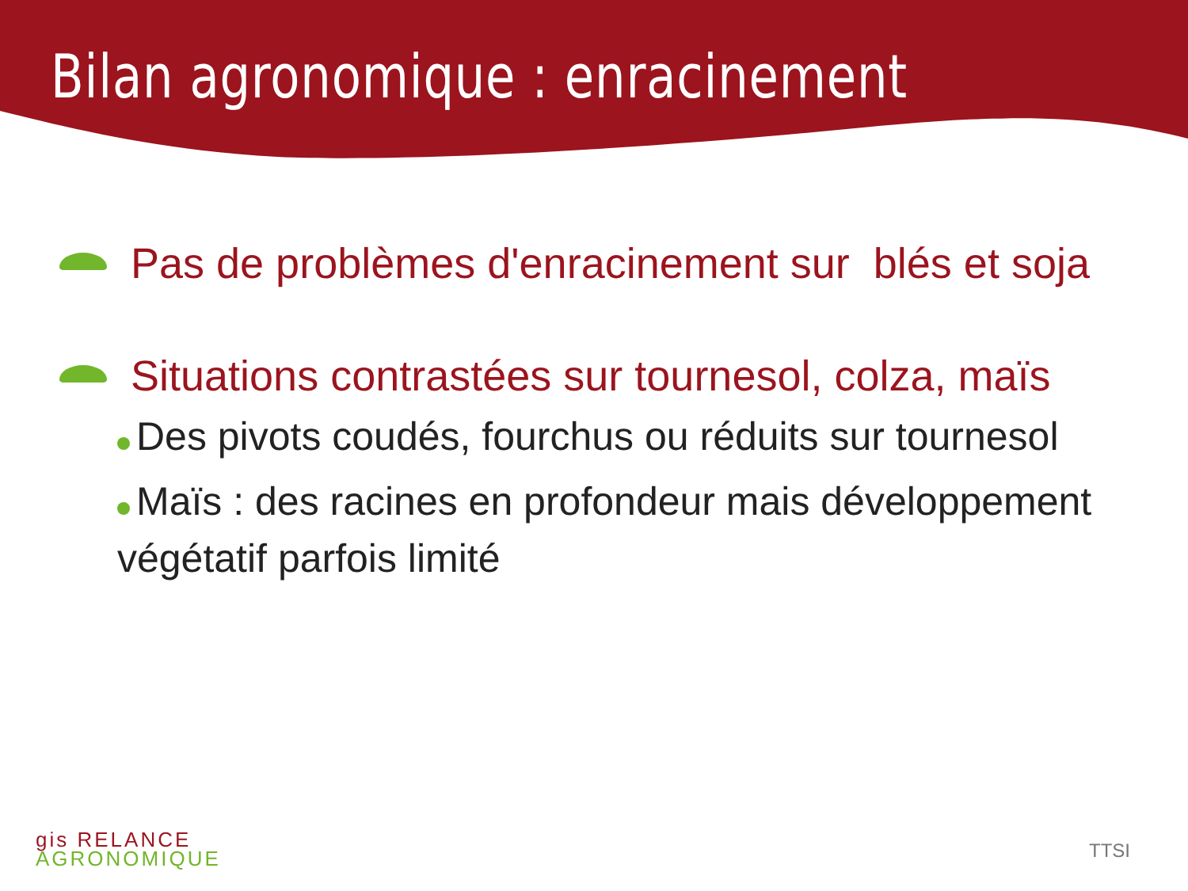Bilan agronomique : enracinement
Pas de problèmes d'enracinement sur blés et soja
Situations contrastées sur tournesol, colza, maïs
Des pivots coudés, fourchus ou réduits sur tournesol
Maïs : des racines en profondeur mais développement végétatif parfois limité
gis RELANCE
AGRONOMIQUE
TTSI